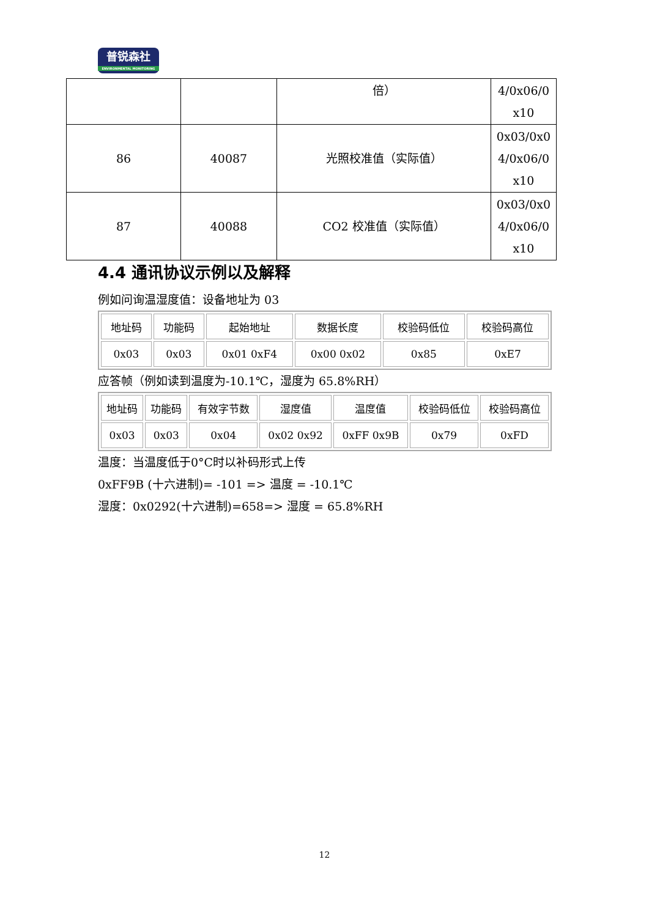普锐森社
ENVIRONMENTAL MONITORING
| | | 倍） | 4/0x06/0 x10 |
| 86 | 40087 | 光照校准值（实际值） | 0x03/0x0 4/0x06/0 x10 |
| 87 | 40088 | CO2 校准值（实际值） | 0x03/0x0 4/0x06/0 x10 |
4.4 通讯协议示例以及解释
例如问询温湿度值：设备地址为 03
| 地址码 | 功能码 | 起始地址 | 数据长度 | 校验码低位 | 校验码高位 |
| 0x03 | 0x03 | 0x01 0xF4 | 0x00 0x02 | 0x85 | 0xE7 |
应答帧（例如读到温度为-10.1℃，湿度为 65.8%RH）
| 地址码 | 功能码 | 有效字节数 | 湿度值 | 温度值 | 校验码低位 | 校验码高位 |
| 0x03 | 0x03 | 0x04 | 0x02 0x92 | 0xFF 0x9B | 0x79 | 0xFD |
温度：当温度低于0°C时以补码形式上传
0xFF9B (十六进制)= -101 => 温度 = -10.1℃
湿度：0x0292(十六进制)=658=> 湿度 = 65.8%RH
12